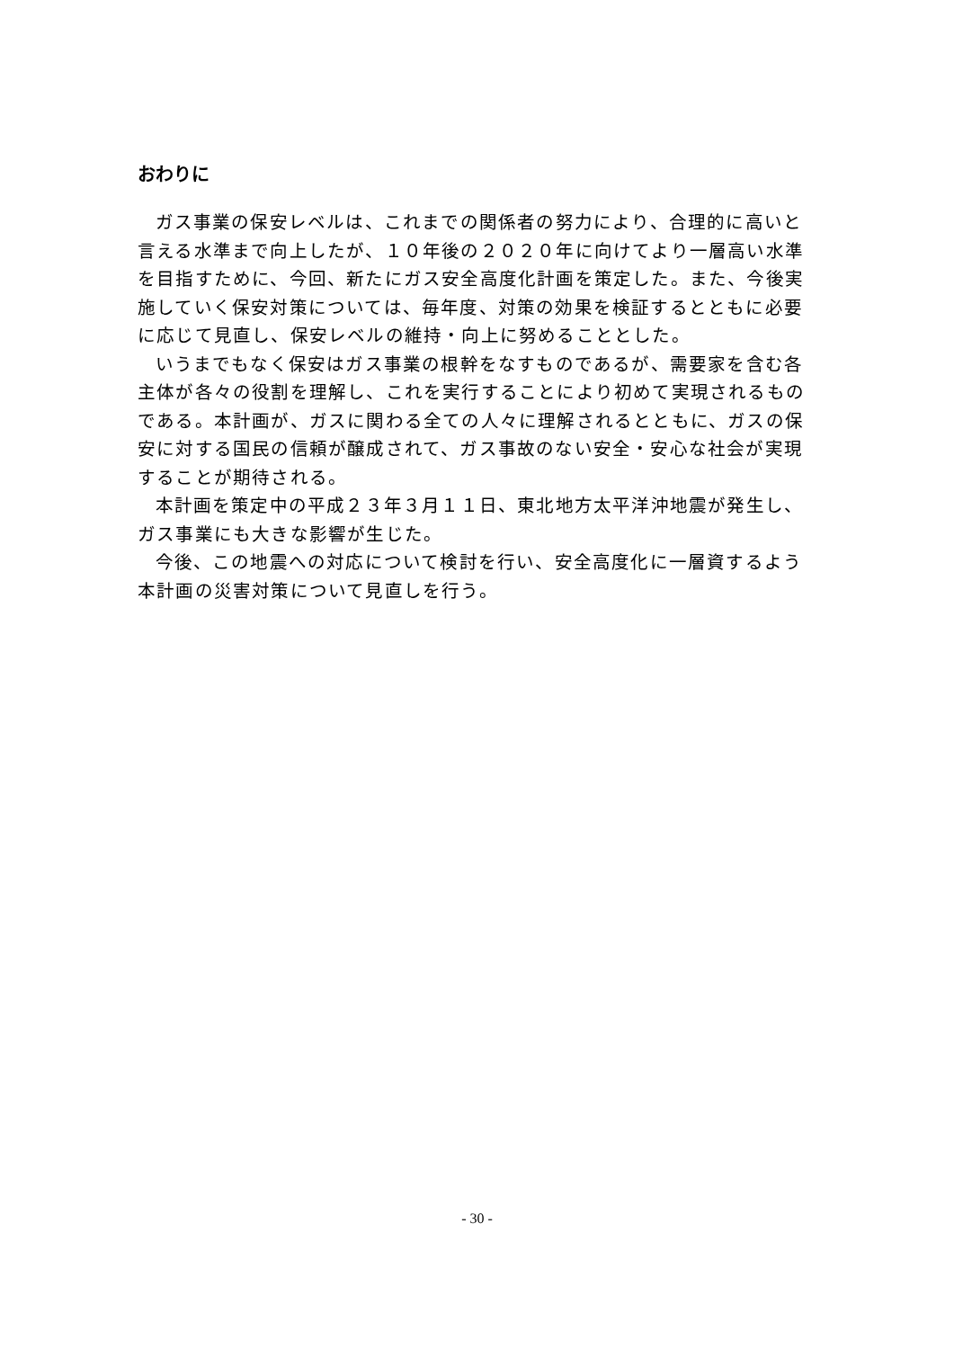おわりに
ガス事業の保安レベルは、これまでの関係者の努力により、合理的に高いと言える水準まで向上したが、１０年後の２０２０年に向けてより一層高い水準を目指すために、今回、新たにガス安全高度化計画を策定した。また、今後実施していく保安対策については、毎年度、対策の効果を検証するとともに必要に応じて見直し、保安レベルの維持・向上に努めることとした。
いうまでもなく保安はガス事業の根幹をなすものであるが、需要家を含む各主体が各々の役割を理解し、これを実行することにより初めて実現されるものである。本計画が、ガスに関わる全ての人々に理解されるとともに、ガスの保安に対する国民の信頼が醸成されて、ガス事故のない安全・安心な社会が実現することが期待される。
本計画を策定中の平成２３年３月１１日、東北地方太平洋沖地震が発生し、ガス事業にも大きな影響が生じた。
今後、この地震への対応について検討を行い、安全高度化に一層資するよう本計画の災害対策について見直しを行う。
- 30 -